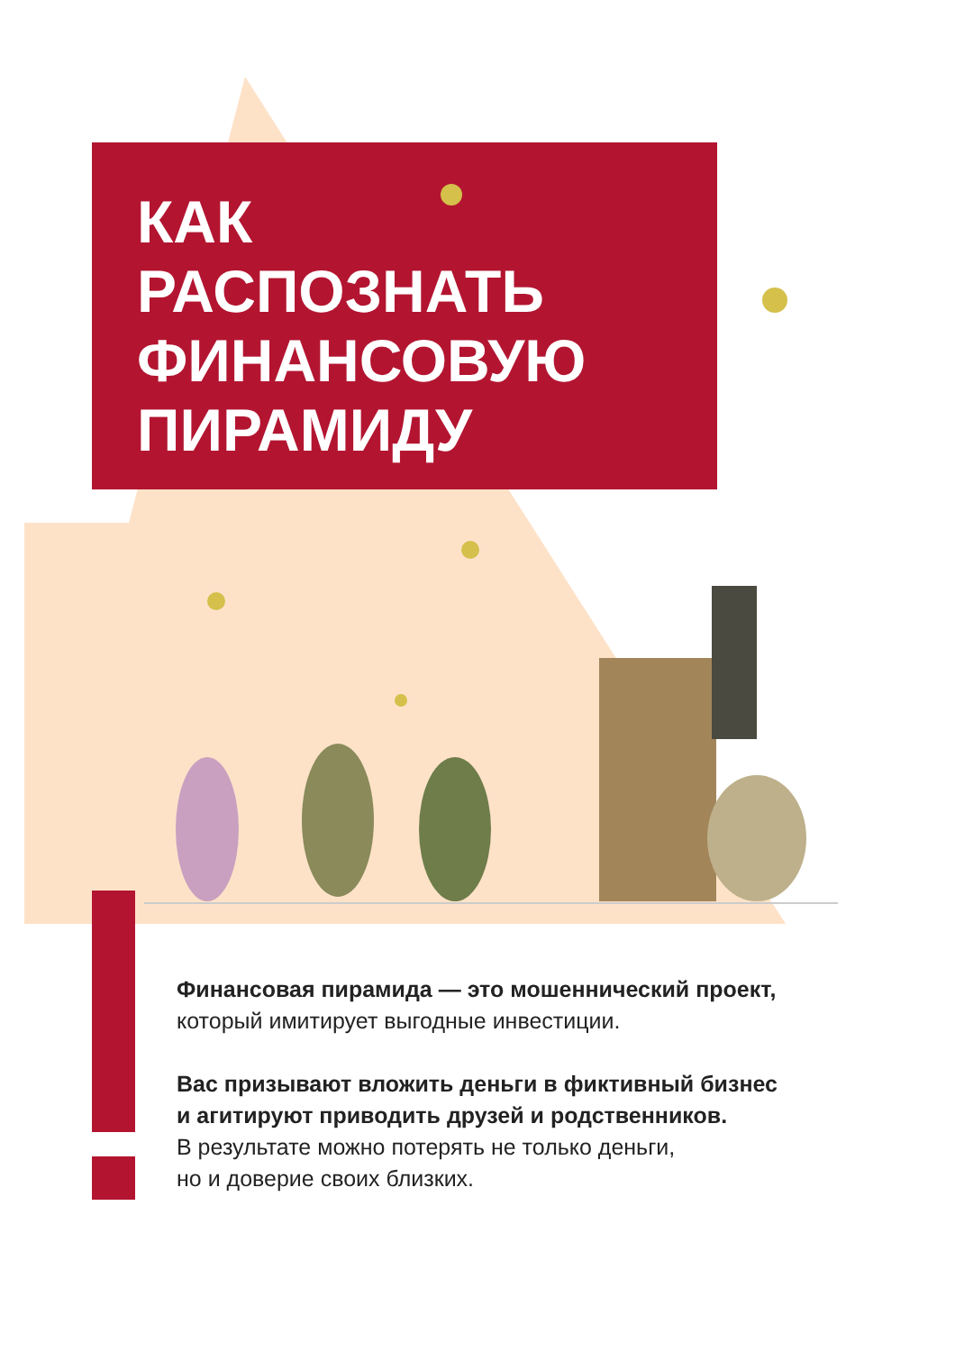КАК
РАСПОЗНАТЬ
ФИНАНСОВУЮ
ПИРАМИДУ
Финансовая пирамида — это мошеннический проект,
который имитирует выгодные инвестиции.
Вас призывают вложить деньги в фиктивный бизнес
и агитируют приводить друзей и родственников.
В результате можно потерять не только деньги,
но и доверие своих близких.